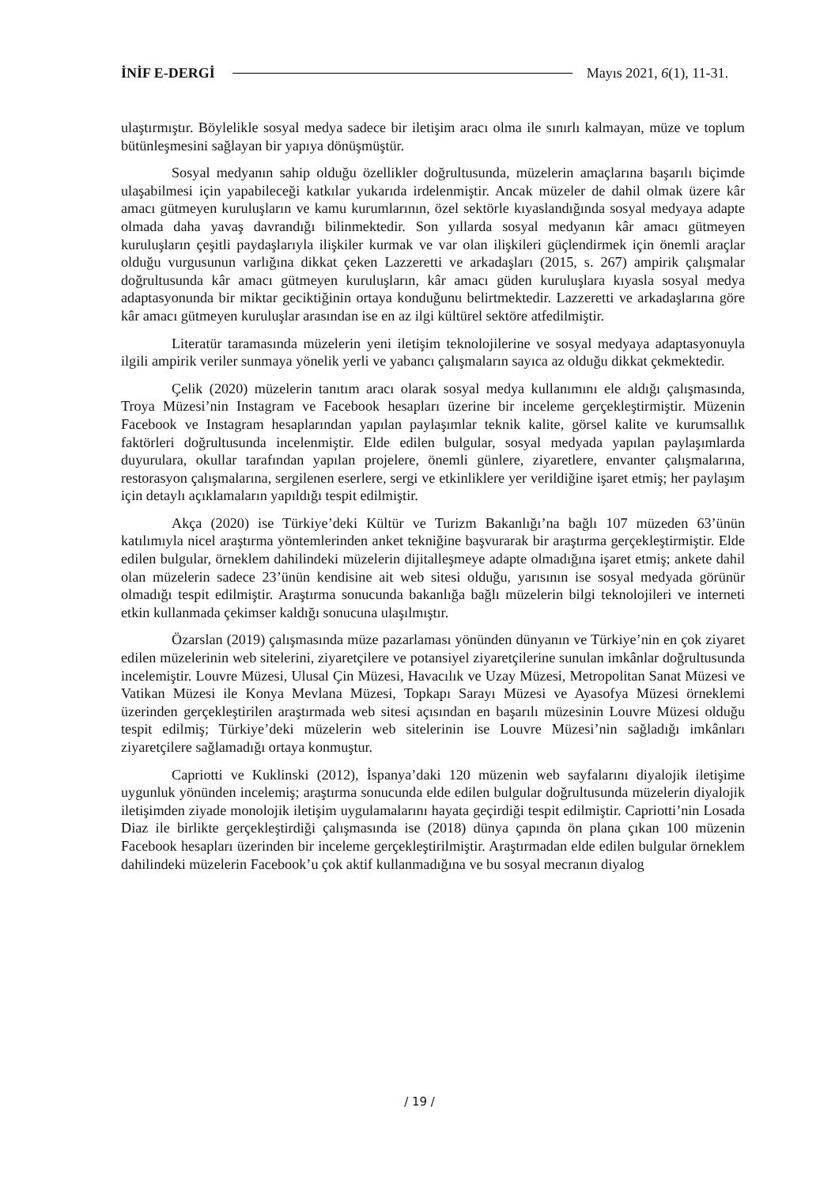İNİF E-DERGİ Mayıs 2021, 6(1), 11-31.
ulaştırmıştır. Böylelikle sosyal medya sadece bir iletişim aracı olma ile sınırlı kalmayan, müze ve toplum bütünleşmesini sağlayan bir yapıya dönüşmüştür.
Sosyal medyanın sahip olduğu özellikler doğrultusunda, müzelerin amaçlarına başarılı biçimde ulaşabilmesi için yapabileceği katkılar yukarıda irdelenmiştir. Ancak müzeler de dahil olmak üzere kâr amacı gütmeyen kuruluşların ve kamu kurumlarının, özel sektörle kıyaslandığında sosyal medyaya adapte olmada daha yavaş davrandığı bilinmektedir. Son yıllarda sosyal medyanın kâr amacı gütmeyen kuruluşların çeşitli paydaşlarıyla ilişkiler kurmak ve var olan ilişkileri güçlendirmek için önemli araçlar olduğu vurgusunun varlığına dikkat çeken Lazzeretti ve arkadaşları (2015, s. 267) ampirik çalışmalar doğrultusunda kâr amacı gütmeyen kuruluşların, kâr amacı güden kuruluşlara kıyasla sosyal medya adaptasyonunda bir miktar geciktiğinin ortaya konduğunu belirtmektedir. Lazzeretti ve arkadaşlarına göre kâr amacı gütmeyen kuruluşlar arasından ise en az ilgi kültürel sektöre atfedilmiştir.
Literatür taramasında müzelerin yeni iletişim teknolojilerine ve sosyal medyaya adaptasyonuyla ilgili ampirik veriler sunmaya yönelik yerli ve yabancı çalışmaların sayıca az olduğu dikkat çekmektedir.
Çelik (2020) müzelerin tanıtım aracı olarak sosyal medya kullanımını ele aldığı çalışmasında, Troya Müzesi’nin Instagram ve Facebook hesapları üzerine bir inceleme gerçekleştirmiştir. Müzenin Facebook ve Instagram hesaplarından yapılan paylaşımlar teknik kalite, görsel kalite ve kurumsallık faktörleri doğrultusunda incelenmiştir. Elde edilen bulgular, sosyal medyada yapılan paylaşımlarda duyurulara, okullar tarafından yapılan projelere, önemli günlere, ziyaretlere, envanter çalışmalarına, restorasyon çalışmalarına, sergilenen eserlere, sergi ve etkinliklere yer verildiğine işaret etmiş; her paylaşım için detaylı açıklamaların yapıldığı tespit edilmiştir.
Akça (2020) ise Türkiye’deki Kültür ve Turizm Bakanlığı’na bağlı 107 müzeden 63’ünün katılımıyla nicel araştırma yöntemlerinden anket tekniğine başvurarak bir araştırma gerçekleştirmiştir. Elde edilen bulgular, örneklem dahilindeki müzelerin dijitalleşmeye adapte olmadığına işaret etmiş; ankete dahil olan müzelerin sadece 23’ünün kendisine ait web sitesi olduğu, yarısının ise sosyal medyada görünür olmadığı tespit edilmiştir. Araştırma sonucunda bakanlığa bağlı müzelerin bilgi teknolojileri ve interneti etkin kullanmada çekimser kaldığı sonucuna ulaşılmıştır.
Özarslan (2019) çalışmasında müze pazarlaması yönünden dünyanın ve Türkiye’nin en çok ziyaret edilen müzelerinin web sitelerini, ziyaretçilere ve potansiyel ziyaretçilerine sunulan imkânlar doğrultusunda incelemiştir. Louvre Müzesi, Ulusal Çin Müzesi, Havacılık ve Uzay Müzesi, Metropolitan Sanat Müzesi ve Vatikan Müzesi ile Konya Mevlana Müzesi, Topkapı Sarayı Müzesi ve Ayasofya Müzesi örneklemi üzerinden gerçekleştirilen araştırmada web sitesi açısından en başarılı müzesinin Louvre Müzesi olduğu tespit edilmiş; Türkiye’deki müzelerin web sitelerinin ise Louvre Müzesi’nin sağladığı imkânları ziyaretçilere sağlamadığı ortaya konmuştur.
Capriotti ve Kuklinski (2012), İspanya’daki 120 müzenin web sayfalarını diyalojik iletişime uygunluk yönünden incelemiş; araştırma sonucunda elde edilen bulgular doğrultusunda müzelerin diyalojik iletişimden ziyade monolojik iletişim uygulamalarını hayata geçirdiği tespit edilmiştir. Capriotti’nin Losada Diaz ile birlikte gerçekleştirdiği çalışmasında ise (2018) dünya çapında ön plana çıkan 100 müzenin Facebook hesapları üzerinden bir inceleme gerçekleştirilmiştir. Araştırmadan elde edilen bulgular örneklem dahilindeki müzelerin Facebook’u çok aktif kullanmadığına ve bu sosyal mecranın diyalog
/ 19 /